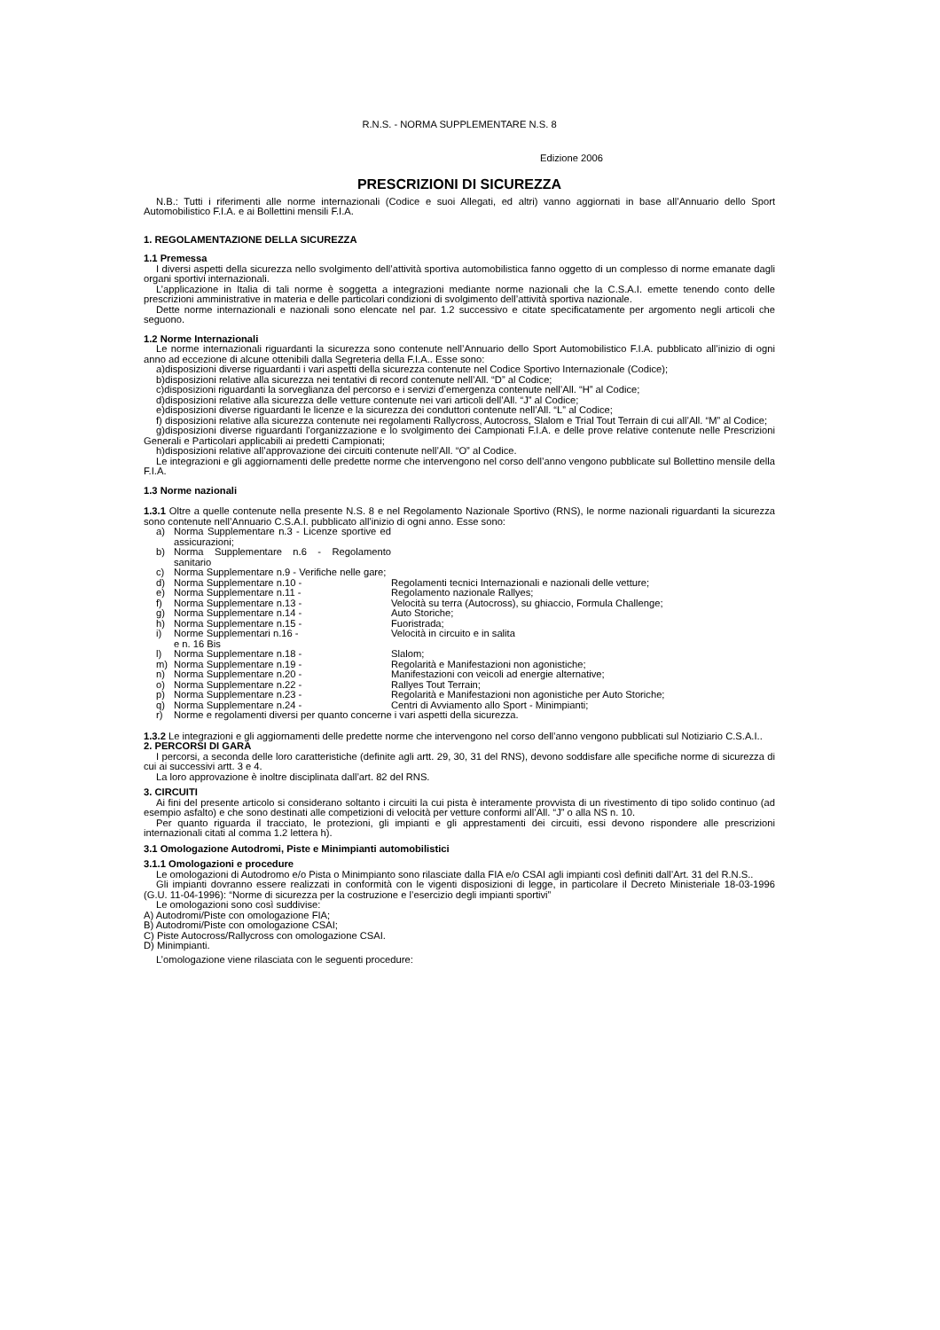R.N.S. - NORMA SUPPLEMENTARE N.S. 8
Edizione 2006
PRESCRIZIONI DI SICUREZZA
N.B.: Tutti i riferimenti alle norme internazionali (Codice e suoi Allegati, ed altri) vanno aggiornati in base all’Annuario dello Sport Automobilistico F.I.A. e ai Bollettini mensili F.I.A.
1. REGOLAMENTAZIONE DELLA SICUREZZA
1.1 Premessa
I diversi aspetti della sicurezza nello svolgimento dell’attività sportiva automobilistica fanno oggetto di un complesso di norme emanate dagli organi sportivi internazionali.
L’applicazione in Italia di tali norme è soggetta a integrazioni mediante norme nazionali che la C.S.A.I. emette tenendo conto delle prescrizioni amministrative in materia e delle particolari condizioni di svolgimento dell’attività sportiva nazionale.
Dette norme internazionali e nazionali sono elencate nel par. 1.2 successivo e citate specificatamente per argomento negli articoli che seguono.
1.2 Norme Internazionali
Le norme internazionali riguardanti la sicurezza sono contenute nell’Annuario dello Sport Automobilistico F.I.A. pubblicato all’inizio di ogni anno ad eccezione di alcune ottenibili dalla Segreteria della F.I.A.. Esse sono:
a)disposizioni diverse riguardanti i vari aspetti della sicurezza contenute nel Codice Sportivo Internazionale (Codice);
b)disposizioni relative alla sicurezza nei tentativi di record contenute nell’All. “D” al Codice;
c)disposizioni riguardanti la sorveglianza del percorso e i servizi d’emergenza contenute nell’All. “H” al Codice;
d)disposizioni relative alla sicurezza delle vetture contenute nei vari articoli dell’All. “J” al Codice;
e)disposizioni diverse riguardanti le licenze e la sicurezza dei conduttori contenute nell’All. “L” al Codice;
f) disposizioni relative alla sicurezza contenute nei regolamenti Rallycross, Autocross, Slalom e Trial Tout Terrain di cui all’All. “M” al Codice;
g)disposizioni diverse riguardanti l’organizzazione e lo svolgimento dei Campionati F.I.A. e delle prove relative contenute nelle Prescrizioni Generali e Particolari applicabili ai predetti Campionati;
h)disposizioni relative all’approvazione dei circuiti contenute nell’All. “O” al Codice.
Le integrazioni e gli aggiornamenti delle predette norme che intervengono nel corso dell’anno vengono pubblicate sul Bollettino mensile della F.I.A.
1.3 Norme nazionali
1.3.1 Oltre a quelle contenute nella presente N.S. 8 e nel Regolamento Nazionale Sportivo (RNS), le norme nazionali riguardanti la sicurezza sono contenute nell’Annuario C.S.A.I. pubblicato all’inizio di ogni anno. Esse sono:
| a) | Norma Supplementare n.3 - Licenze sportive ed assicurazioni; | |
| b) | Norma Supplementare n.6 - Regolamento sanitario | |
| c) | Norma Supplementare n.9 - Verifiche nelle gare; | |
| d) | Norma Supplementare n.10 - | Regolamenti tecnici Internazionali e nazionali delle vetture; |
| e) | Norma Supplementare n.11 - | Regolamento nazionale Rallyes; |
| f) | Norma Supplementare n.13 - | Velocità su terra (Autocross), su ghiaccio, Formula Challenge; |
| g) | Norma Supplementare n.14 - | Auto Storiche; |
| h) | Norma Supplementare n.15 - | Fuoristrada; |
| i) | Norme Supplementari n.16 - e n. 16 Bis | Velocità in circuito e in salita |
| l) | Norma Supplementare n.18 - | Slalom; |
| m) | Norma Supplementare n.19 - | Regolarità e Manifestazioni non agonistiche; |
| n) | Norma Supplementare n.20 - | Manifestazioni con veicoli ad energie alternative; |
| o) | Norma Supplementare n.22 - | Rallyes Tout Terrain; |
| p) | Norma Supplementare n.23 - | Regolarità e Manifestazioni non agonistiche per Auto Storiche; |
| q) | Norma Supplementare n.24 - | Centri di Avviamento allo Sport - Minimpianti; |
| r) | Norme e regolamenti diversi per quanto concerne i vari aspetti della sicurezza. | |
1.3.2 Le integrazioni e gli aggiornamenti delle predette norme che intervengono nel corso dell’anno vengono pubblicati sul Notiziario C.S.A.I..
2. PERCORSI DI GARA
I percorsi, a seconda delle loro caratteristiche (definite agli artt. 29, 30, 31 del RNS), devono soddisfare alle specifiche norme di sicurezza di cui ai successivi artt. 3 e 4.
La loro approvazione è inoltre disciplinata dall’art. 82 del RNS.
3. CIRCUITI
Ai fini del presente articolo si considerano soltanto i circuiti la cui pista è interamente provvista di un rivestimento di tipo solido continuo (ad esempio asfalto) e che sono destinati alle competizioni di velocità per vetture conformi all’All. “J” o alla NS n. 10.
Per quanto riguarda il tracciato, le protezioni, gli impianti e gli apprestamenti dei circuiti, essi devono rispondere alle prescrizioni internazionali citati al comma 1.2 lettera h).
3.1 Omologazione Autodromi, Piste e Minimpianti automobilistici
3.1.1 Omologazioni e procedure
Le omologazioni di Autodromo e/o Pista o Minimpianto sono rilasciate dalla FIA e/o CSAI agli impianti così definiti dall’Art. 31 del R.N.S..
Gli impianti dovranno essere realizzati in conformità con le vigenti disposizioni di legge, in particolare il Decreto Ministeriale 18-03-1996 (G.U. 11-04-1996): “Norme di sicurezza per la costruzione e l’esercizio degli impianti sportivi”
Le omologazioni sono così suddivise:
A) Autodromi/Piste con omologazione FIA;
B) Autodromi/Piste con omologazione CSAI;
C) Piste Autocross/Rallycross con omologazione CSAI.
D) Minimpianti.
L’omologazione viene rilasciata con le seguenti procedure: